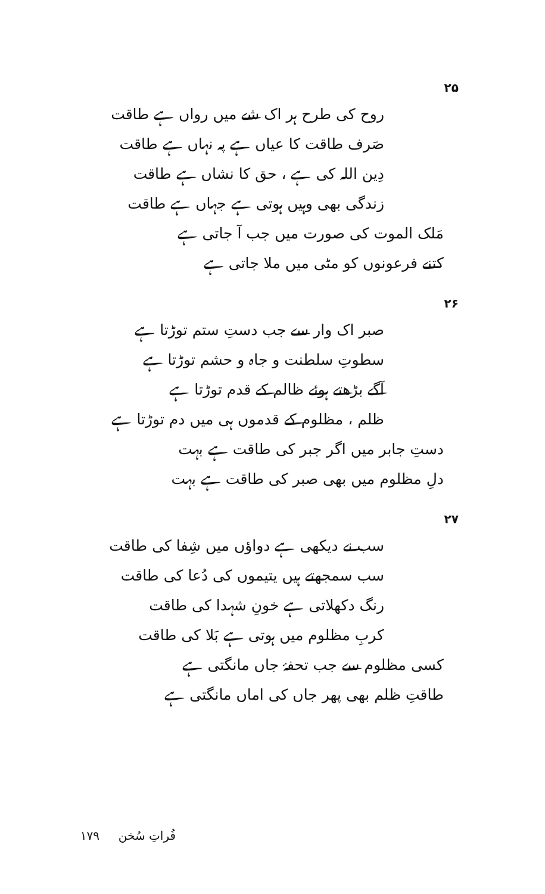۲۵
روح کی طرح ہر اک شے میں رواں ہے طاقت
صَرف طاقت کا عیاں ہے پہ نہاں ہے طاقت
دِین اللہ کی ہے ، حق کا نشاں ہے طاقت
زندگی بھی وہیں ہوتی ہے جہاں ہے طاقت
مَلک الموت کی صورت میں جب آ جاتی ہے
کتنے فرعونوں کو مٹی میں ملا جاتی ہے
۲۶
صبر اک وار سے جب دستِ ستم توڑتا ہے
سطوتِ سلطنت و جاہ و حشم توڑتا ہے
آگے بڑھتے ہوئے ظالم کے قدم توڑتا ہے
ظلم ، مظلوم کے قدموں ہی میں دم توڑتا ہے
دستِ جابر میں اگر جبر کی طاقت ہے بہت
دلِ مظلوم میں بھی صبر کی طاقت ہے بہت
۲۷
سب نے دیکھی ہے دواؤں میں شِفا کی طاقت
سب سمجھتے ہیں یتیموں کی دُعا کی طاقت
رنگ دکھلاتی ہے خونِ شہدا کی طاقت
کربِ مظلوم میں ہوتی ہے بَلا کی طاقت
کسی مظلوم سے جب تحفۂ جاں مانگتی ہے
طاقتِ ظلم بھی پھر جاں کی اماں مانگتی ہے
فُراتِ سُخن ۱۷۹